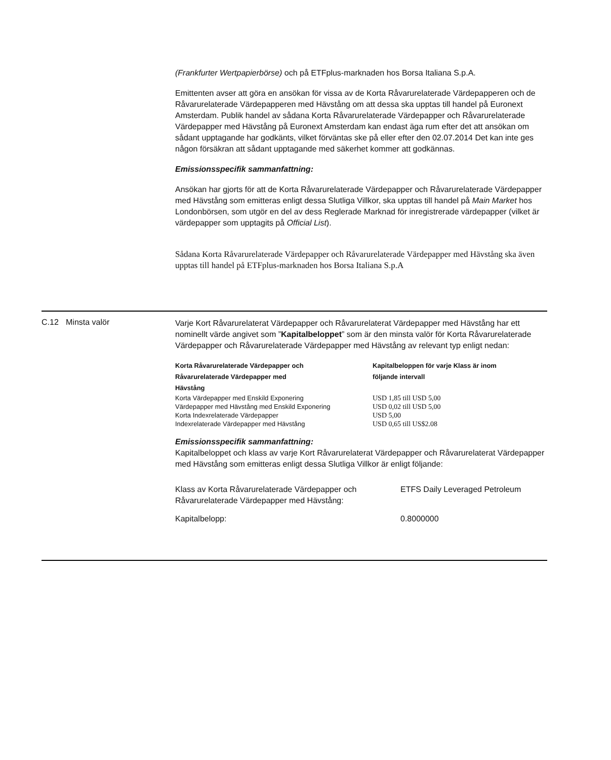(Frankfurter Wertpapierbörse) och på ETFplus-marknaden hos Borsa Italiana S.p.A.
Emittenten avser att göra en ansökan för vissa av de Korta Råvarurelaterade Värdepapperen och de Råvarurelaterade Värdepapperen med Hävstång om att dessa ska upptas till handel på Euronext Amsterdam. Publik handel av sådana Korta Råvarurelaterade Värdepapper och Råvarurelaterade Värdepapper med Hävstång på Euronext Amsterdam kan endast äga rum efter det att ansökan om sådant upptagande har godkänts, vilket förväntas ske på eller efter den 02.07.2014 Det kan inte ges någon försäkran att sådant upptagande med säkerhet kommer att godkännas.
Emissionsspecifik sammanfattning:
Ansökan har gjorts för att de Korta Råvarurelaterade Värdepapper och Råvarurelaterade Värdepapper med Hävstång som emitteras enligt dessa Slutliga Villkor, ska upptas till handel på Main Market hos Londonbörsen, som utgör en del av dess Reglerade Marknad för inregistrerade värdepapper (vilket är värdepapper som upptagits på Official List).
Sådana Korta Råvarurelaterade Värdepapper och Råvarurelaterade Värdepapper med Hävstång ska även upptas till handel på ETFplus-marknaden hos Borsa Italiana S.p.A
C.12 Minsta valör
Varje Kort Råvarurelaterat Värdepapper och Råvarurelaterat Värdepapper med Hävstång har ett nominellt värde angivet som ”Kapitalbeloppet” som är den minsta valör för Korta Råvarurelaterade Värdepapper och Råvarurelaterade Värdepapper med Hävstång av relevant typ enligt nedan:
| Korta Råvarurelaterade Värdepapper och Råvarurelaterade Värdepapper med Hävstång | Kapitalbeloppen för varje Klass är inom följande intervall |
| --- | --- |
| Korta Värdepapper med Enskild Exponering | USD 1,85 till USD 5,00 |
| Värdepapper med Hävstång med Enskild Exponering | USD 0,02 till USD 5,00 |
| Korta Indexrelaterade Värdepapper | USD 5,00 |
| Indexrelaterade Värdepapper med Hävstång | USD 0,65 till US$2.08 |
Emissionsspecifik sammanfattning:
Kapitalbeloppet och klass av varje Kort Råvarurelaterat Värdepapper och Råvarurelaterat Värdepapper med Hävstång som emitteras enligt dessa Slutliga Villkor är enligt följande:
| Klass av Korta Råvarurelaterade Värdepapper och Råvarurelaterade Värdepapper med Hävstång: | ETFS Daily Leveraged Petroleum |
| Kapitalbelopp: | 0.8000000 |